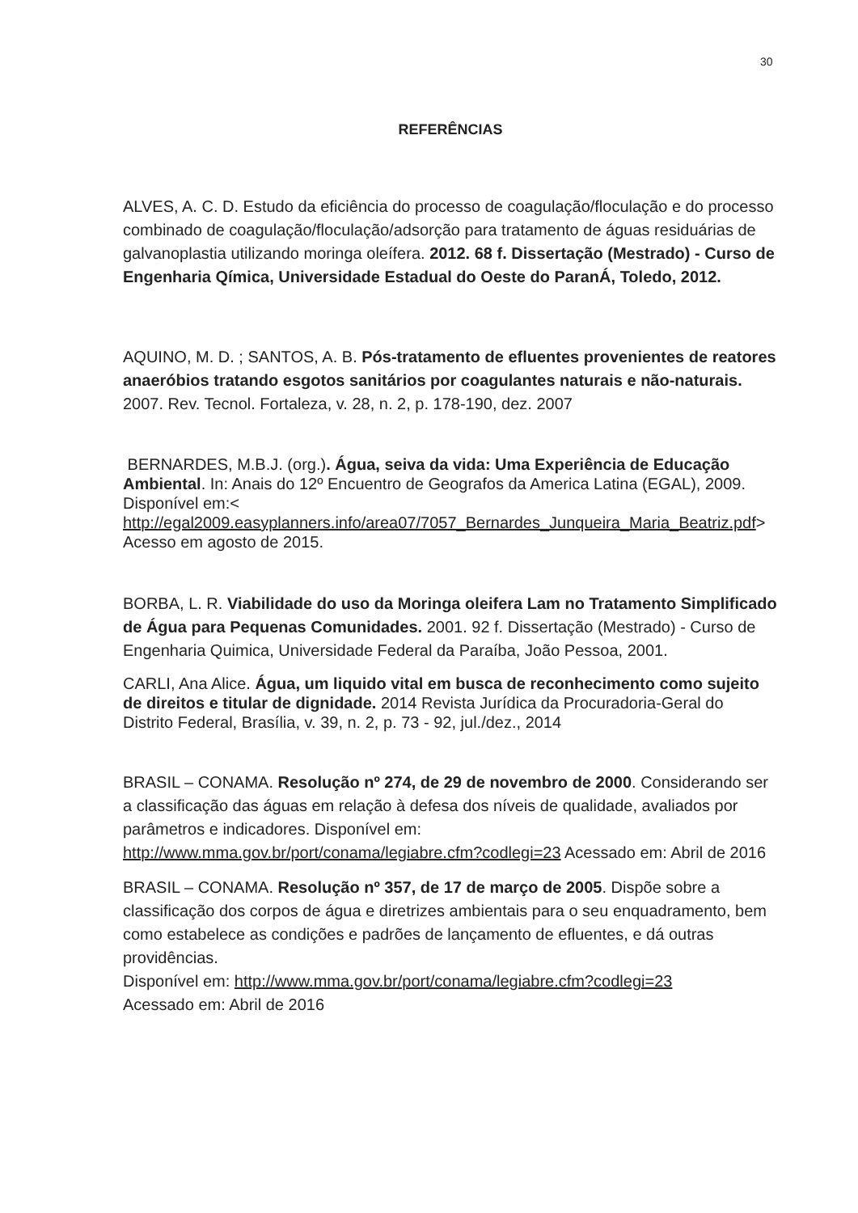30
REFERÊNCIAS
ALVES, A. C. D. Estudo da eficiência do processo de coagulação/floculação e do processo combinado de coagulação/floculação/adsorção para tratamento de águas residuárias de galvanoplastia utilizando moringa oleífera. 2012. 68 f. Dissertação (Mestrado) - Curso de Engenharia Qímica, Universidade Estadual do Oeste do ParanÁ, Toledo, 2012.
AQUINO, M. D. ; SANTOS, A. B. Pós-tratamento de efluentes provenientes de reatores anaeróbios tratando esgotos sanitários por coagulantes naturais e não-naturais. 2007. Rev. Tecnol. Fortaleza, v. 28, n. 2, p. 178-190, dez. 2007
BERNARDES, M.B.J. (org.). Água, seiva da vida: Uma Experiência de Educação Ambiental. In: Anais do 12º Encuentro de Geografos da America Latina (EGAL), 2009. Disponível em:< http://egal2009.easyplanners.info/area07/7057_Bernardes_Junqueira_Maria_Beatriz.pdf> Acesso em agosto de 2015.
BORBA, L. R. Viabilidade do uso da Moringa oleifera Lam no Tratamento Simplificado de Água para Pequenas Comunidades. 2001. 92 f. Dissertação (Mestrado) - Curso de Engenharia Quimica, Universidade Federal da Paraíba, João Pessoa, 2001.
CARLI, Ana Alice. Água, um liquido vital em busca de reconhecimento como sujeito de direitos e titular de dignidade. 2014 Revista Jurídica da Procuradoria-Geral do Distrito Federal, Brasília, v. 39, n. 2, p. 73 - 92, jul./dez., 2014
BRASIL – CONAMA. Resolução nº 274, de 29 de novembro de 2000. Considerando ser a classificação das águas em relação à defesa dos níveis de qualidade, avaliados por parâmetros e indicadores. Disponível em: http://www.mma.gov.br/port/conama/legiabre.cfm?codlegi=23 Acessado em: Abril de 2016
BRASIL – CONAMA. Resolução nº 357, de 17 de março de 2005. Dispõe sobre a classificação dos corpos de água e diretrizes ambientais para o seu enquadramento, bem como estabelece as condições e padrões de lançamento de efluentes, e dá outras providências.
Disponível em: http://www.mma.gov.br/port/conama/legiabre.cfm?codlegi=23
Acessado em: Abril de 2016